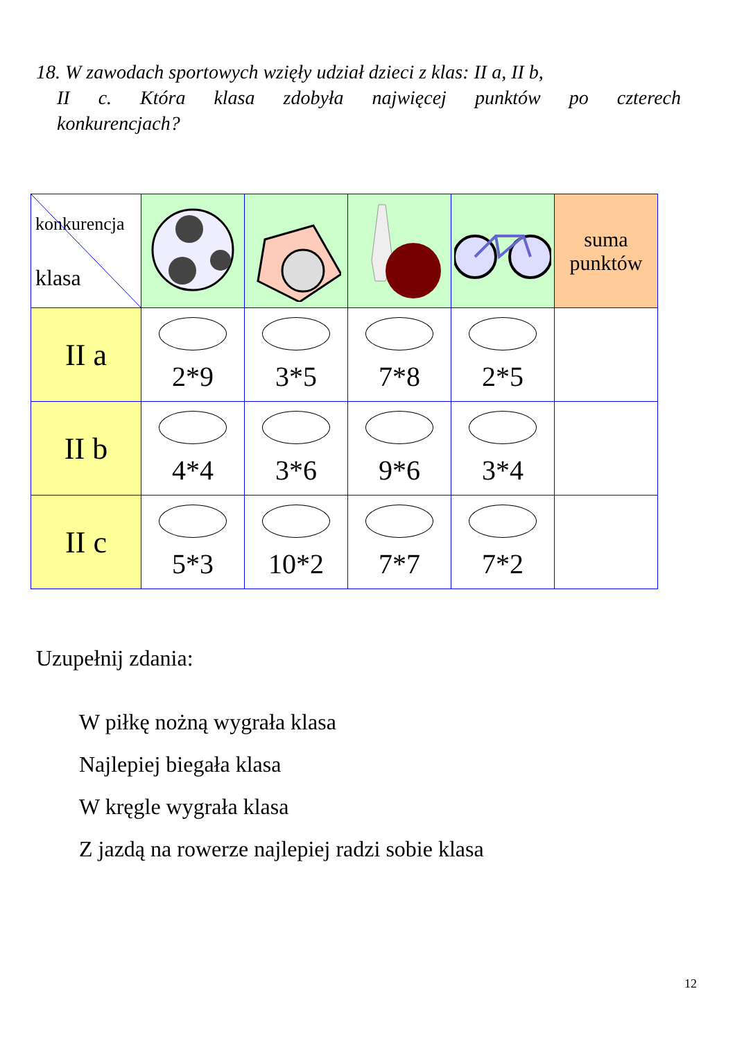18. W zawodach sportowych wzięły udział dzieci z klas: II a, II b,
II c. Która klasa zdobyła najwięcej punktów po czterech
konkurencjach?
| konkurencja klasa | | | | | suma punktów |
| II a | 2*9 | 3*5 | 7*8 | 2*5 | |
| II b | 4*4 | 3*6 | 9*6 | 3*4 | |
| II c | 5*3 | 10*2 | 7*7 | 7*2 | |
Uzupełnij zdania:
W piłkę nożną wygrała klasa
Najlepiej biegała klasa
W kręgle wygrała klasa
Z jazdą na rowerze najlepiej radzi sobie klasa
12